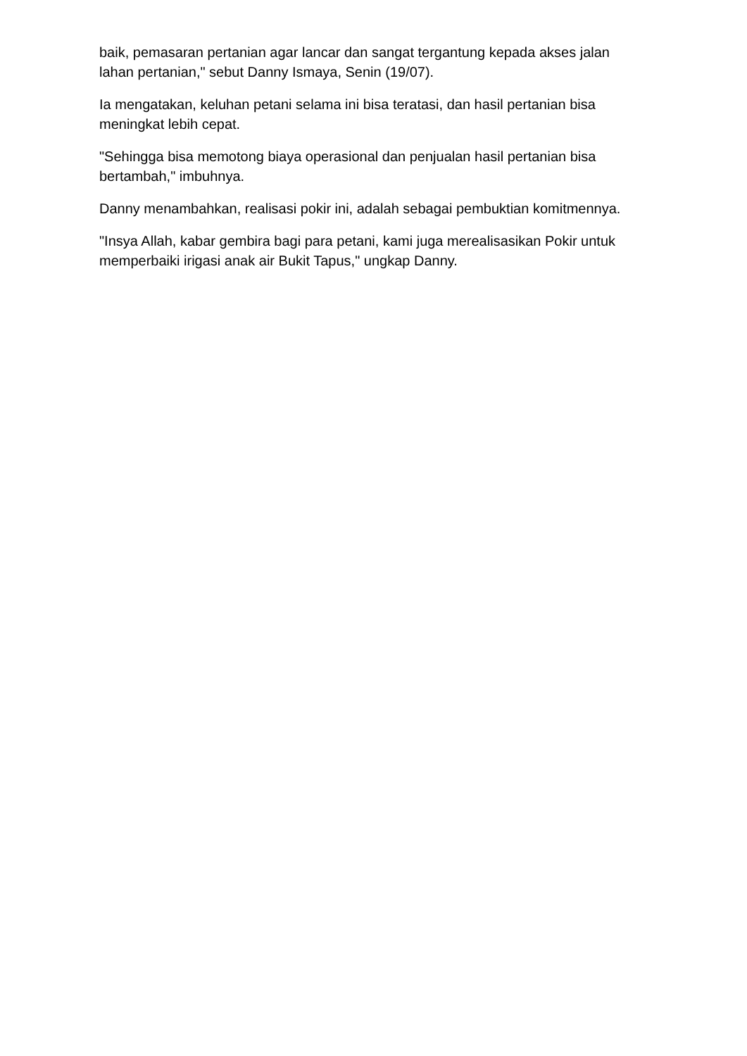baik, pemasaran pertanian agar lancar dan sangat tergantung kepada akses jalan lahan pertanian," sebut Danny Ismaya, Senin (19/07).
Ia mengatakan, keluhan petani selama ini bisa teratasi, dan hasil pertanian bisa meningkat lebih cepat.
"Sehingga bisa memotong biaya operasional dan penjualan hasil pertanian bisa bertambah," imbuhnya.
Danny menambahkan, realisasi pokir ini, adalah sebagai pembuktian komitmennya.
"Insya Allah, kabar gembira bagi para petani, kami juga merealisasikan Pokir untuk memperbaiki irigasi anak air Bukit Tapus," ungkap Danny.